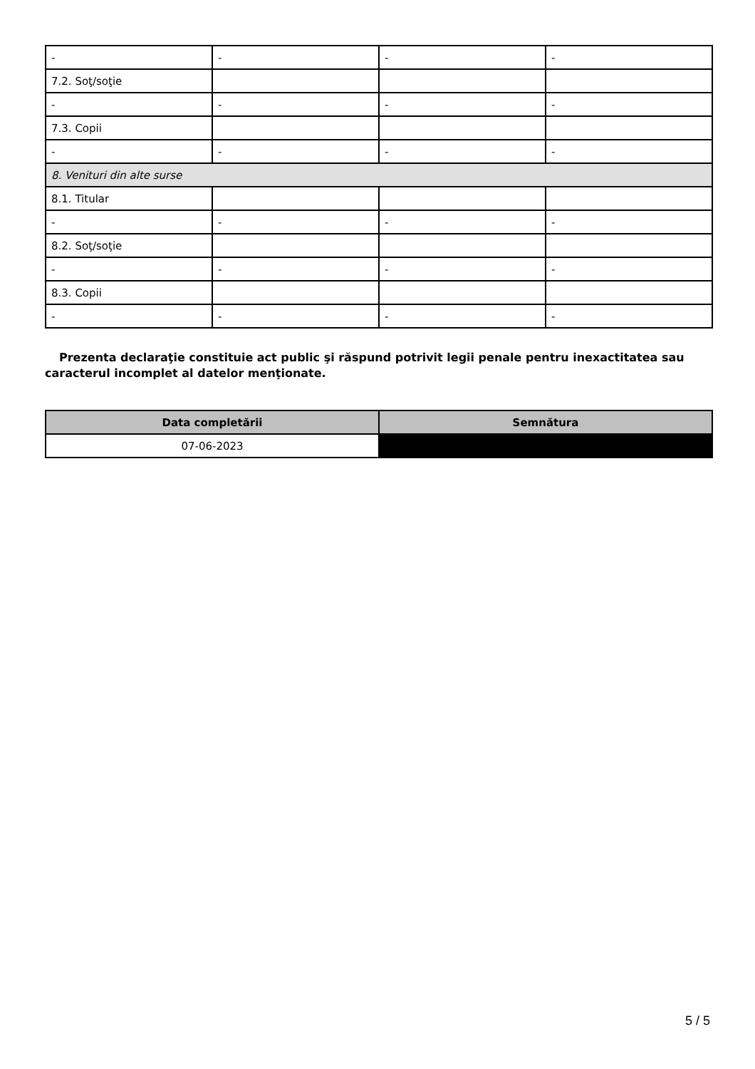| - | - | - | - |
| 7.2. Soţ/soţie | | | |
| - | - | - | - |
| 7.3. Copii | | | |
| - | - | - | - |
| 8. Venituri din alte surse | | | |
| 8.1. Titular | | | |
| - | - | - | - |
| 8.2. Soţ/soţie | | | |
| - | - | - | - |
| 8.3. Copii | | | |
| - | - | - | - |
Prezenta declaraţie constituie act public şi răspund potrivit legii penale pentru inexactitatea sau caracterul incomplet al datelor menţionate.
| Data completării | Semnătura |
| --- | --- |
| 07-06-2023 | |
5 / 5